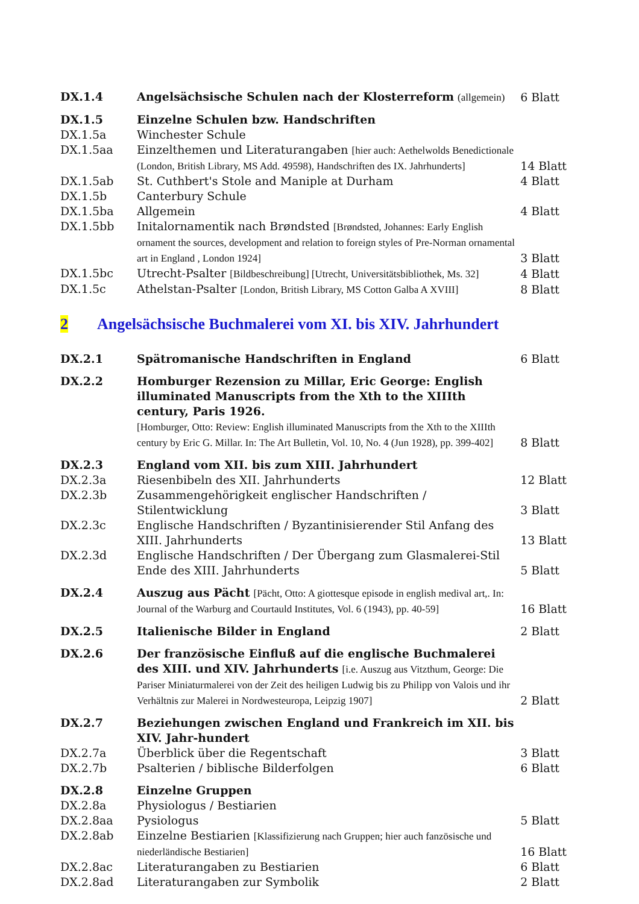| DX.1.4 | Angelsächsische Schulen nach der Klosterreform (allgemein) | 6 Blatt |
| DX.1.5 | Einzelne Schulen bzw. Handschriften | |
| DX.1.5a | Winchester Schule | |
| DX.1.5aa | Einzelthemen und Literaturangaben [hier auch: Aethelwolds Benedictionale (London, British Library, MS Add. 49598), Handschriften des IX. Jahrhunderts] | 14 Blatt |
| DX.1.5ab | St. Cuthbert's Stole and Maniple at Durham | 4 Blatt |
| DX.1.5b | Canterbury Schule | |
| DX.1.5ba | Allgemein | 4 Blatt |
| DX.1.5bb | Initalornamentik nach Brøndsted [Brøndsted, Johannes: Early English ornament the sources, development and relation to foreign styles of Pre-Norman ornamental art in England , London 1924] | 3 Blatt |
| DX.1.5bc | Utrecht-Psalter [Bildbeschreibung] [Utrecht, Universitätsbibliothek, Ms. 32] | 4 Blatt |
| DX.1.5c | Athelstan-Psalter [London, British Library, MS Cotton Galba A XVIII] | 8 Blatt |
2 Angelsächsische Buchmalerei vom XI. bis XIV. Jahrhundert
| DX.2.1 | Spätromanische Handschriften in England | 6 Blatt |
| DX.2.2 | Homburger Rezension zu Millar, Eric George: English illuminated Manuscripts from the Xth to the XIIIth century, Paris 1926. [Homburger, Otto: Review: English illuminated Manuscripts from the Xth to the XIIIth century by Eric G. Millar. In: The Art Bulletin, Vol. 10, No. 4 (Jun 1928), pp. 399-402] | 8 Blatt |
| DX.2.3 | England vom XII. bis zum XIII. Jahrhundert | |
| DX.2.3a | Riesenbibeln des XII. Jahrhunderts | 12 Blatt |
| DX.2.3b | Zusammengehörigkeit englischer Handschriften / Stilentwicklung | 3 Blatt |
| DX.2.3c | Englische Handschriften / Byzantinisierender Stil Anfang des XIII. Jahrhunderts | 13 Blatt |
| DX.2.3d | Englische Handschriften / Der Übergang zum Glasmalerei-Stil Ende des XIII. Jahrhunderts | 5 Blatt |
| DX.2.4 | Auszug aus Pächt [Pächt, Otto: A giottesque episode in english medival art,. In: Journal of the Warburg and Courtauld Institutes, Vol. 6 (1943), pp. 40-59] | 16 Blatt |
| DX.2.5 | Italienische Bilder in England | 2 Blatt |
| DX.2.6 | Der französische Einfluß auf die englische Buchmalerei des XIII. und XIV. Jahrhunderts [i.e. Auszug aus Vitzthum, George: Die Pariser Miniaturmalerei von der Zeit des heiligen Ludwig bis zu Philipp von Valois und ihr Verhältnis zur Malerei in Nordwesteuropa, Leipzig 1907] | 2 Blatt |
| DX.2.7 | Beziehungen zwischen England und Frankreich im XII. bis XIV. Jahr-hundert | |
| DX.2.7a | Überblick über die Regentschaft | 3 Blatt |
| DX.2.7b | Psalterien / biblische Bilderfolgen | 6 Blatt |
| DX.2.8 | Einzelne Gruppen | |
| DX.2.8a | Physiologus / Bestiarien | |
| DX.2.8aa | Pysiologus | 5 Blatt |
| DX.2.8ab | Einzelne Bestiarien [Klassifizierung nach Gruppen; hier auch fanzösische und niederländische Bestiarien] | 16 Blatt |
| DX.2.8ac | Literaturangaben zu Bestiarien | 6 Blatt |
| DX.2.8ad | Literaturangaben zur Symbolik | 2 Blatt |